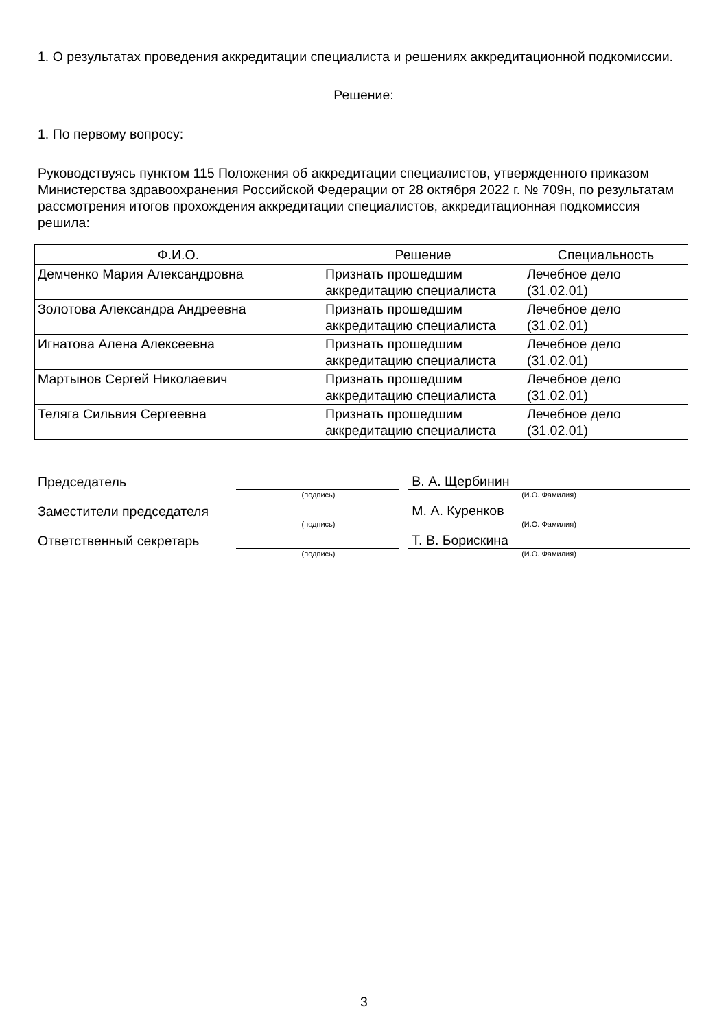1. О результатах проведения аккредитации специалиста и решениях аккредитационной подкомиссии.
Решение:
1. По первому вопросу:
Руководствуясь пунктом 115 Положения об аккредитации специалистов, утвержденного приказом Министерства здравоохранения Российской Федерации от 28 октября 2022 г. № 709н, по результатам рассмотрения итогов прохождения аккредитации специалистов, аккредитационная подкомиссия решила:
| Ф.И.О. | Решение | Специальность |
| --- | --- | --- |
| Демченко Мария Александровна | Признать прошедшим аккредитацию специалиста | Лечебное дело (31.02.01) |
| Золотова Александра Андреевна | Признать прошедшим аккредитацию специалиста | Лечебное дело (31.02.01) |
| Игнатова Алена Алексеевна | Признать прошедшим аккредитацию специалиста | Лечебное дело (31.02.01) |
| Мартынов Сергей Николаевич | Признать прошедшим аккредитацию специалиста | Лечебное дело (31.02.01) |
| Теляга Сильвия Сергеевна | Признать прошедшим аккредитацию специалиста | Лечебное дело (31.02.01) |
Председатель
В. А. Щербинин
(подпись) (И.О. Фамилия)
Заместители председателя
М. А. Куренков
(подпись) (И.О. Фамилия)
Ответственный секретарь
Т. В. Борискина
(подпись) (И.О. Фамилия)
3